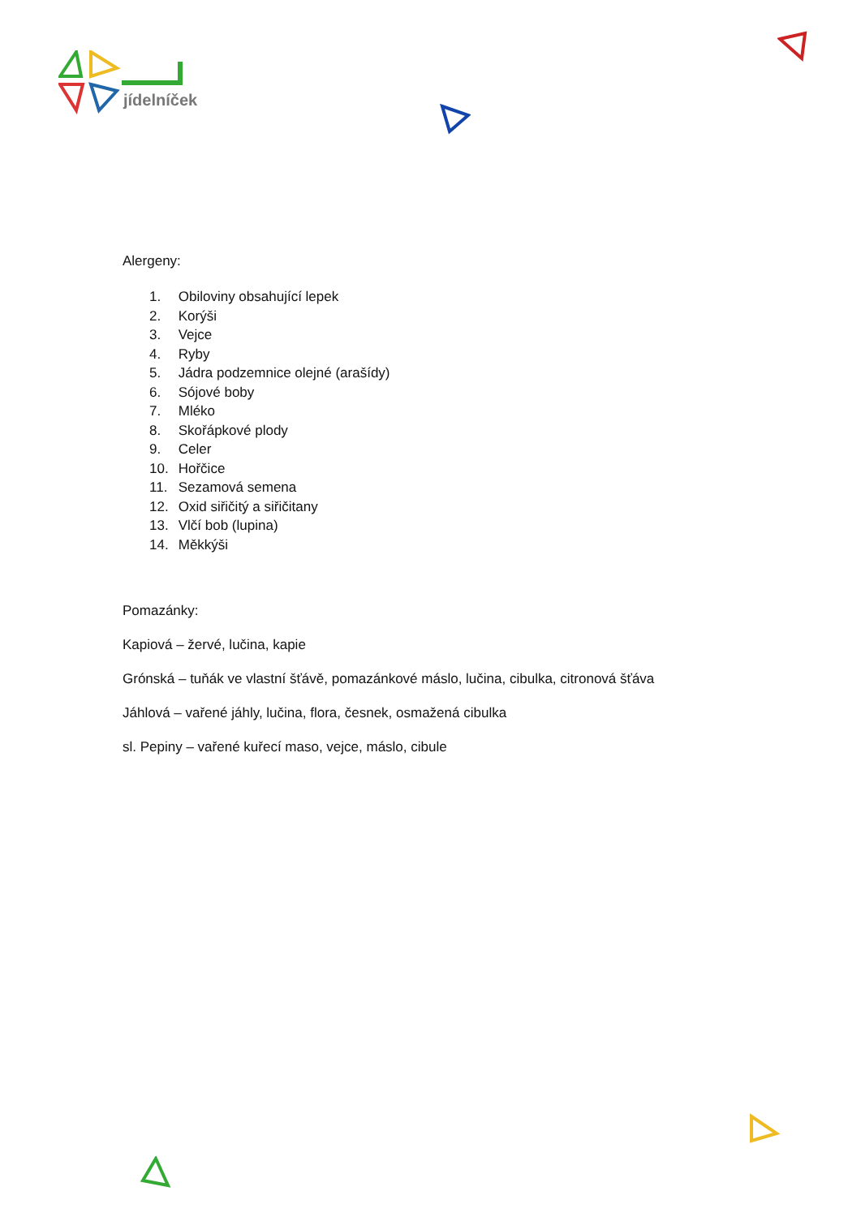jídelníček
Alergeny:
1. Obiloviny obsahující lepek
2. Korýši
3. Vejce
4. Ryby
5. Jádra podzemnice olejné (arašídy)
6. Sójové boby
7. Mléko
8. Skořápkové plody
9. Celer
10. Hořčice
11. Sezamová semena
12. Oxid siřičitý a siřičitany
13. Vlčí bob (lupina)
14. Měkkýši
Pomazánky:
Kapiová – žervé, lučina, kapie
Grónská – tuňák ve vlastní šťávě, pomazánkové máslo, lučina, cibulka, citronová šťáva
Jáhlová – vařené jáhly, lučina, flora, česnek, osmažená cibulka
sl. Pepiny – vařené kuřecí maso, vejce, máslo, cibule